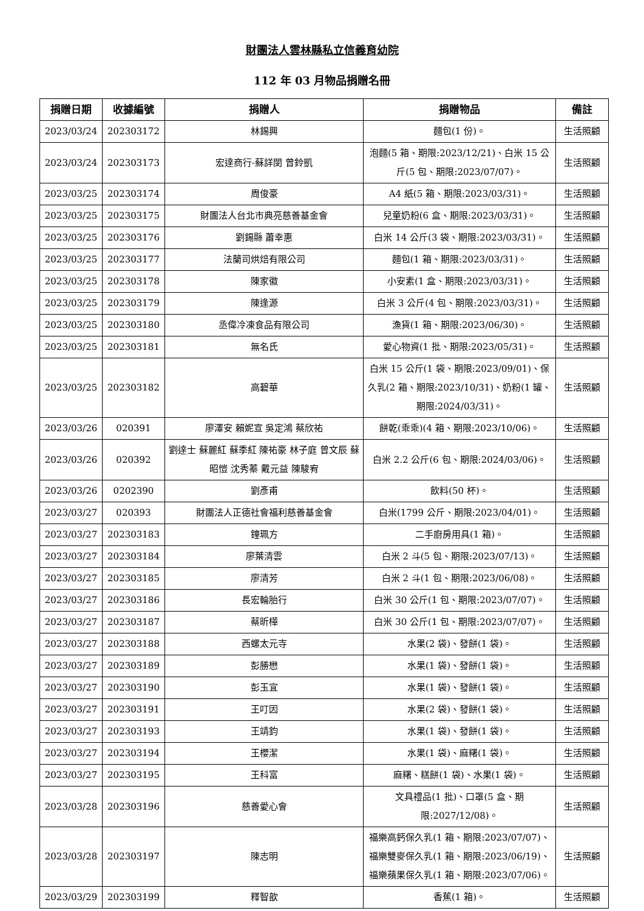財團法人雲林縣私立信義育幼院
112 年 03 月物品捐贈名冊
| 捐贈日期 | 收據編號 | 捐贈人 | 捐贈物品 | 備註 |
| --- | --- | --- | --- | --- |
| 2023/03/24 | 202303172 | 林錫興 | 麵包(1 份)。 | 生活照顧 |
| 2023/03/24 | 202303173 | 宏達商行-蘇詳閔 曾鈴凱 | 泡麵(5 箱、期限:2023/12/21)、白米 15 公斤(5 包、期限:2023/07/07)。 | 生活照顧 |
| 2023/03/25 | 202303174 | 周俊豪 | A4 紙(5 箱、期限:2023/03/31)。 | 生活照顧 |
| 2023/03/25 | 202303175 | 財團法人台北市典亮慈善基金會 | 兒童奶粉(6 盒、期限:2023/03/31)。 | 生活照顧 |
| 2023/03/25 | 202303176 | 劉錫縣 蕭幸惠 | 白米 14 公斤(3 袋、期限:2023/03/31)。 | 生活照顧 |
| 2023/03/25 | 202303177 | 法蘭司烘焙有限公司 | 麵包(1 箱、期限:2023/03/31)。 | 生活照顧 |
| 2023/03/25 | 202303178 | 陳家徽 | 小安素(1 盒、期限:2023/03/31)。 | 生活照顧 |
| 2023/03/25 | 202303179 | 陳逢源 | 白米 3 公斤(4 包、期限:2023/03/31)。 | 生活照顧 |
| 2023/03/25 | 202303180 | 丞偉冷凍食品有限公司 | 漁貨(1 箱、期限:2023/06/30)。 | 生活照顧 |
| 2023/03/25 | 202303181 | 無名氏 | 愛心物資(1 批、期限:2023/05/31)。 | 生活照顧 |
| 2023/03/25 | 202303182 | 高碧華 | 白米 15 公斤(1 袋、期限:2023/09/01)、保久乳(2 箱、期限:2023/10/31)、奶粉(1 罐、期限:2024/03/31)。 | 生活照顧 |
| 2023/03/26 | 020391 | 廖澤安 賴妮宣 吳定鴻 蔡欣祐 | 餅乾(乖乖)(4 箱、期限:2023/10/06)。 | 生活照顧 |
| 2023/03/26 | 020392 | 劉達士 蘇麗紅 蘇季紅 陳祐豪 林子庭 曾文辰 蘇昭愷 沈秀蓁 戴元益 陳駿宥 | 白米 2.2 公斤(6 包、期限:2024/03/06)。 | 生活照顧 |
| 2023/03/26 | 0202390 | 劉彥甫 | 飲料(50 杯)。 | 生活照顧 |
| 2023/03/27 | 020393 | 財團法人正德社會福利慈善基金會 | 白米(1799 公斤、期限:2023/04/01)。 | 生活照顧 |
| 2023/03/27 | 202303183 | 鐘珮方 | 二手廚房用具(1 箱)。 | 生活照顧 |
| 2023/03/27 | 202303184 | 廖葉清雲 | 白米 2 斗(5 包、期限:2023/07/13)。 | 生活照顧 |
| 2023/03/27 | 202303185 | 廖清芳 | 白米 2 斗(1 包、期限:2023/06/08)。 | 生活照顧 |
| 2023/03/27 | 202303186 | 長宏輪胎行 | 白米 30 公斤(1 包、期限:2023/07/07)。 | 生活照顧 |
| 2023/03/27 | 202303187 | 蔡昕樺 | 白米 30 公斤(1 包、期限:2023/07/07)。 | 生活照顧 |
| 2023/03/27 | 202303188 | 西螺太元寺 | 水果(2 袋)、發餅(1 袋)。 | 生活照顧 |
| 2023/03/27 | 202303189 | 彭勝懋 | 水果(1 袋)、發餅(1 袋)。 | 生活照顧 |
| 2023/03/27 | 202303190 | 彭玉宜 | 水果(1 袋)、發餅(1 袋)。 | 生活照顧 |
| 2023/03/27 | 202303191 | 王叮因 | 水果(2 袋)、發餅(1 袋)。 | 生活照顧 |
| 2023/03/27 | 202303193 | 王靖鈞 | 水果(1 袋)、發餅(1 袋)。 | 生活照顧 |
| 2023/03/27 | 202303194 | 王櫻潔 | 水果(1 袋)、麻糬(1 袋)。 | 生活照顧 |
| 2023/03/27 | 202303195 | 王科富 | 麻糬、糕餅(1 袋)、水果(1 袋)。 | 生活照顧 |
| 2023/03/28 | 202303196 | 慈善愛心會 | 文具禮品(1 批)、口罩(5 盒、期限:2027/12/08)。 | 生活照顧 |
| 2023/03/28 | 202303197 | 陳志明 | 福樂高鈣保久乳(1 箱、期限:2023/07/07)、福樂雙麥保久乳(1 箱、期限:2023/06/19)、福樂蘋果保久乳(1 箱、期限:2023/07/06)。 | 生活照顧 |
| 2023/03/29 | 202303199 | 釋智歆 | 香蕉(1 箱)。 | 生活照顧 |